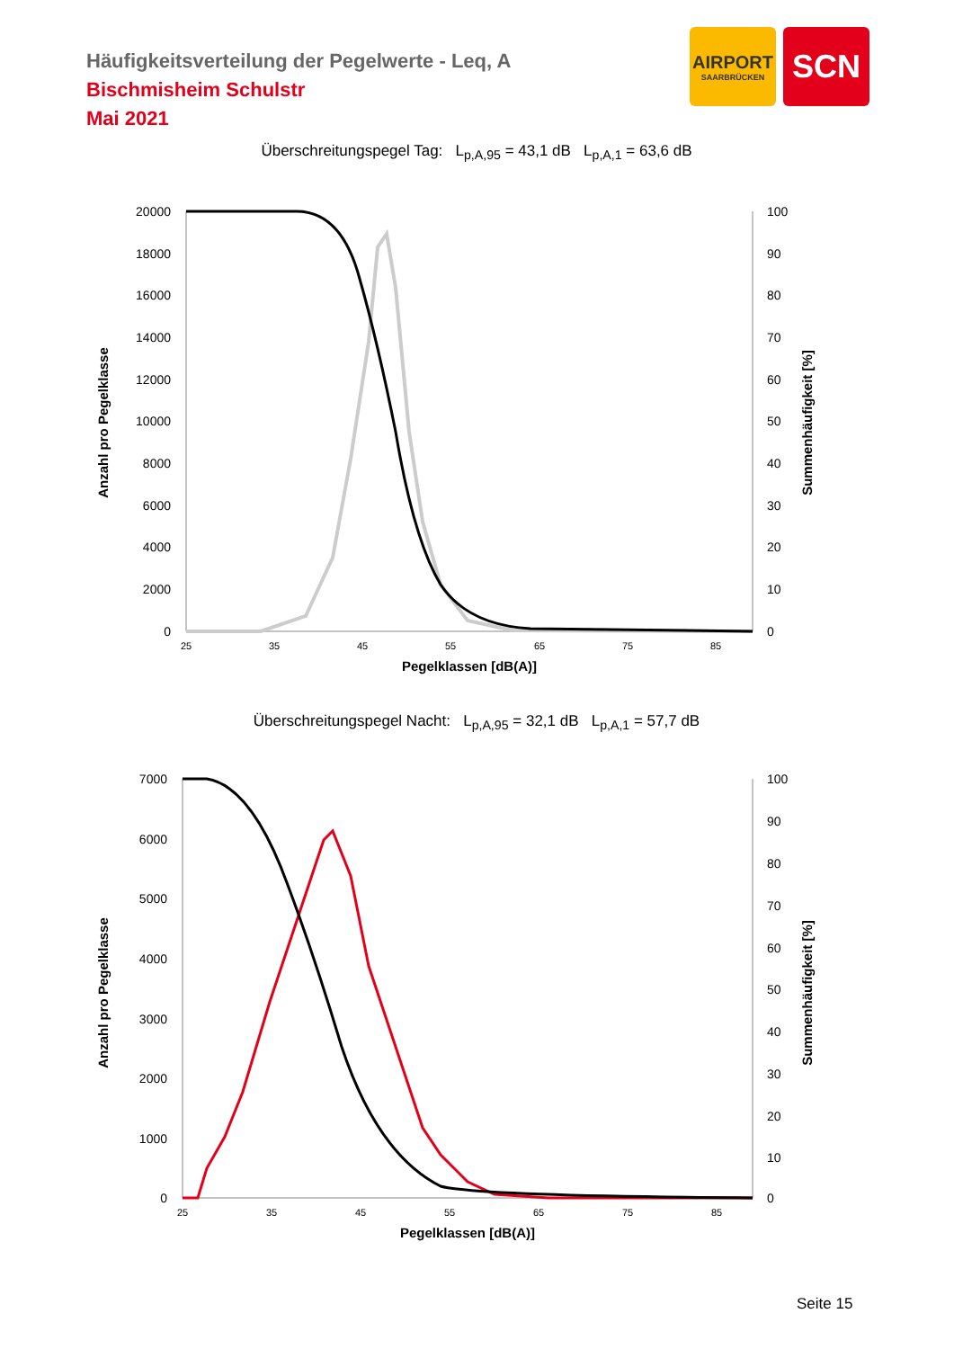Häufigkeitsverteilung der Pegelwerte - Leq, A
Bischmisheim Schulstr
Mai 2021
AIRPORT
SAARBRÜCKEN
SCN
Überschreitungspegel Tag: L<sub>p,A,95</sub> = 43,1 dB L<sub>p,A,1</sub> = 63,6 dB
20000
18000
16000
14000
12000
10000
8000
6000
4000
2000
0
100
90
80
70
60
50
40
30
20
10
0
25
35
45
55
65
75
85
Pegelklassen [dB(A)]
Anzahl pro Pegelklasse
Summenhäufigkeit [%]
Überschreitungspegel Nacht: L<sub>p,A,95</sub> = 32,1 dB L<sub>p,A,1</sub> = 57,7 dB
7000
6000
5000
4000
3000
2000
1000
0
100
90
80
70
60
50
40
30
20
10
0
25
35
45
55
65
75
85
Pegelklassen [dB(A)]
Anzahl pro Pegelklasse
Summenhäufigkeit [%]
Seite 15